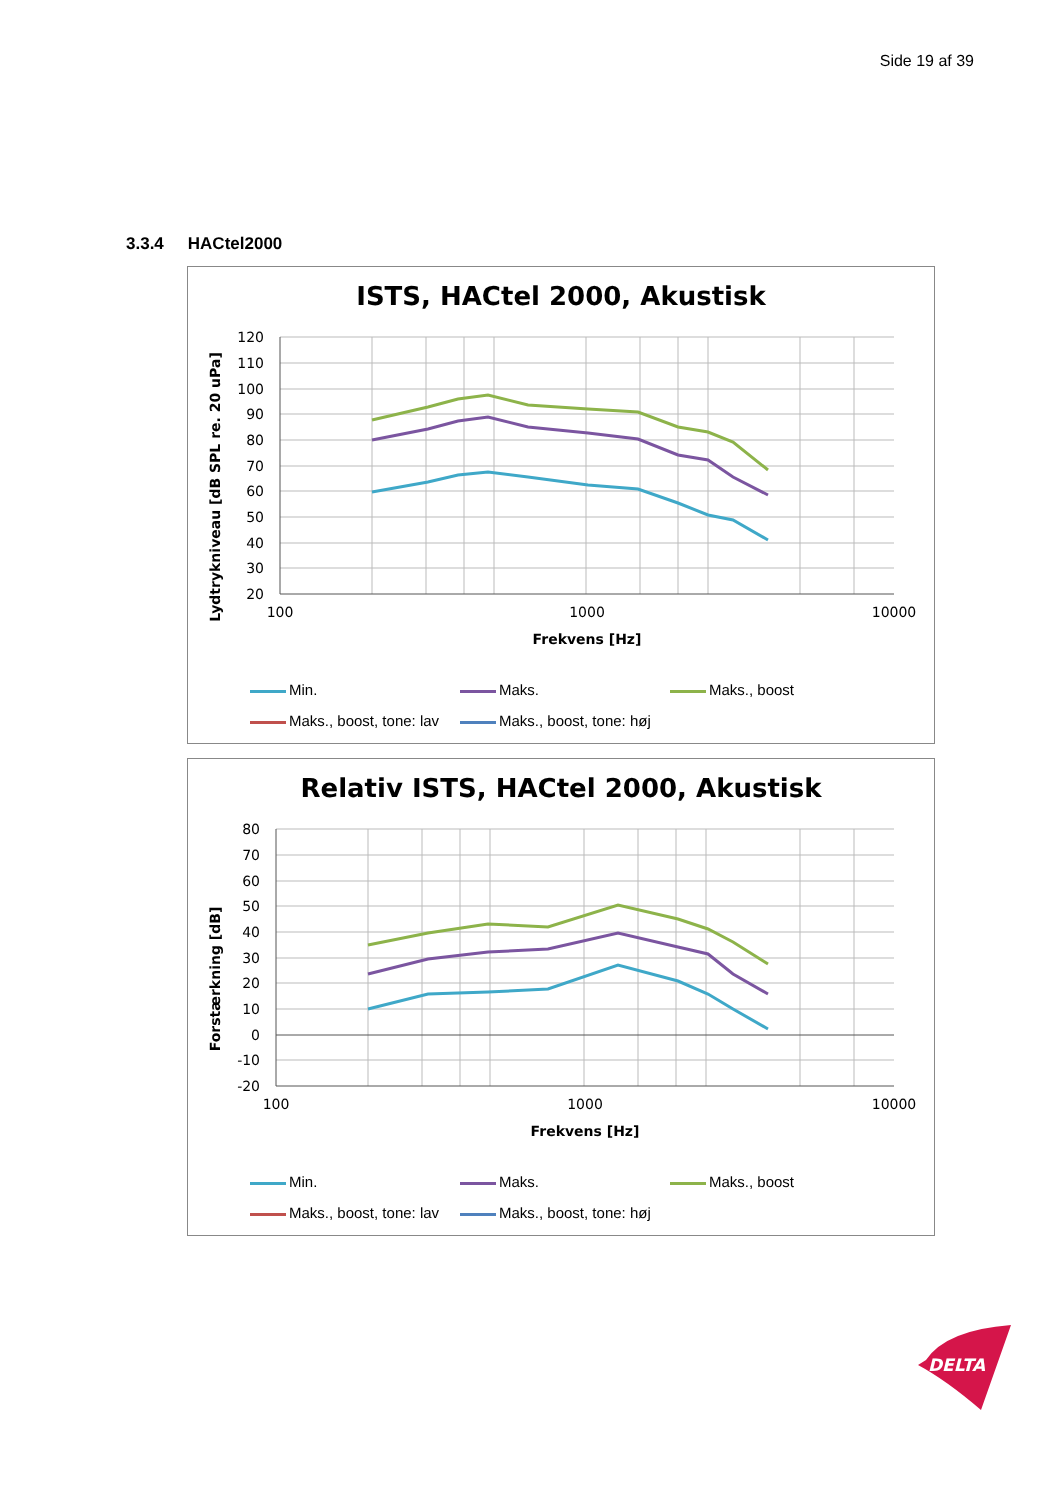Side 19 af 39
3.3.4 HACtel2000
ISTS, HACtel 2000, Akustisk
Lydtrykniveau [dB SPL re. 20 uPa]
120
110
100
90
80
70
60
50
40
30
20
100
1000
10000
Frekvens [Hz]
Min. Maks. Maks., boost Maks., boost, tone: lav Maks., boost, tone: høj
Relativ ISTS, HACtel 2000, Akustisk
Forstærkning [dB]
80
70
60
50
40
30
20
10
0
-10
-20
100
1000
10000
Frekvens [Hz]
Min. Maks. Maks., boost Maks., boost, tone: lav Maks., boost, tone: høj
DELTA